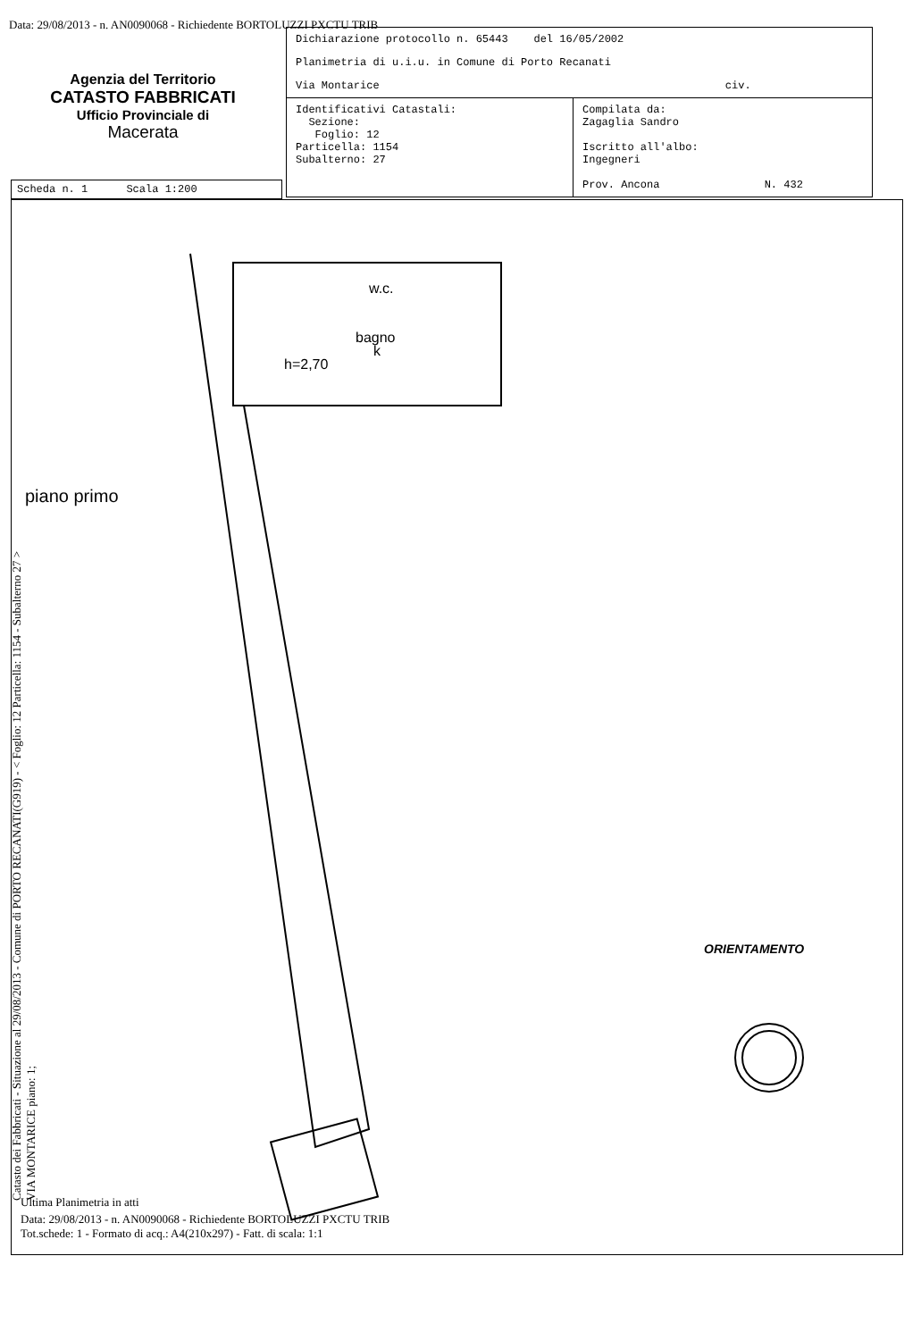Data: 29/08/2013 - n. AN0090068 - Richiedente BORTOLUZZI PXCTU TRIB
Agenzia del Territorio
CATASTO FABBRICATI
Ufficio Provinciale di
Macerata
Dichiarazione protocollo n. 65443 del 16/05/2002
Planimetria di u.i.u. in Comune di Porto Recanati
Via Montarice civ.
Identificativi Catastali:
Sezione:
Foglio: 12
Particella: 1154
Subalterno: 27
Compilata da:
Zagaglia Sandro
Iscritto all'albo:
Ingegneri
Prov. Ancona N. 432
Scheda n. 1 Scala 1:200
k
h=2,70
bagno
w.c.
piano primo
ORIENTAMENTO
Catasto dei Fabbricati - Situazione al 29/08/2013 - Comune di PORTO RECANATI(G919) - < Foglio: 12 Particella: 1154 - Subalterno 27 >
VIA MONTARICE piano: 1;
Ultima Planimetria in atti
Data: 29/08/2013 - n. AN0090068 - Richiedente BORTOLUZZI PXCTU TRIB
Tot.schede: 1 - Formato di acq.: A4(210x297) - Fatt. di scala: 1:1